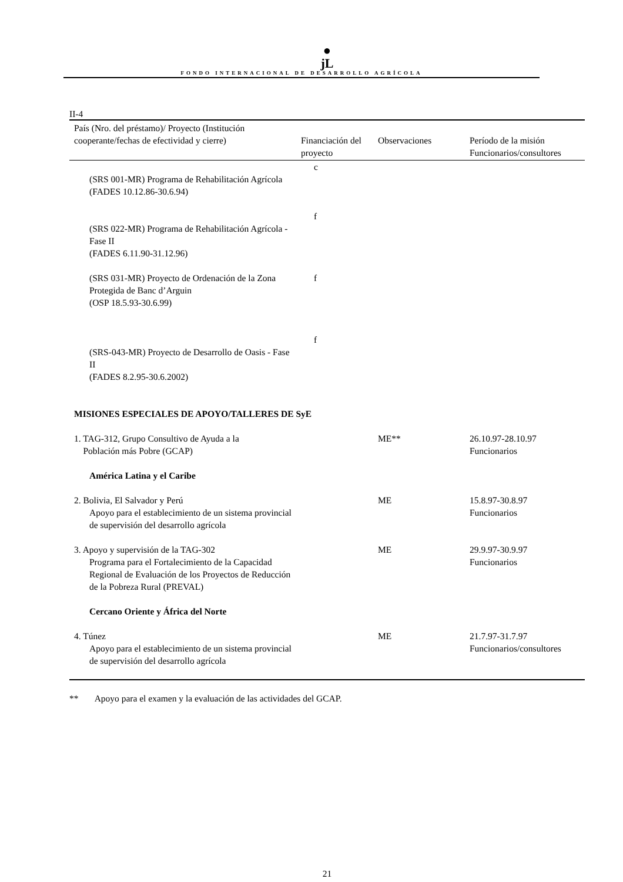●
jL
FONDO INTERNACIONAL DE DESARROLLO AGRÍCOLA
II-4
| País (Nro. del préstamo)/ Proyecto (Institución cooperante/fechas de efectividad y cierre) | Financiación del proyecto | Observaciones | Período de la misión Funcionarios/consultores |
| --- | --- | --- | --- |
| (SRS 001-MR) Programa de Rehabilitación Agrícola (FADES 10.12.86-30.6.94) | c | | |
| (SRS 022-MR) Programa de Rehabilitación Agrícola - Fase II (FADES 6.11.90-31.12.96) | f | | |
| (SRS 031-MR) Proyecto de Ordenación de la Zona Protegida de Banc d’Arguin (OSP 18.5.93-30.6.99) | f | | |
| (SRS-043-MR) Proyecto de Desarrollo de Oasis - Fase II (FADES 8.2.95-30.6.2002) | f | | |
| MISIONES ESPECIALES DE APOYO/TALLERES DE SyE | | | |
| 1. TAG-312, Grupo Consultivo de Ayuda a la Población más Pobre (GCAP) | | ME** | 26.10.97-28.10.97 Funcionarios |
| América Latina y el Caribe | | | |
| 2. Bolivia, El Salvador y Perú Apoyo para el establecimiento de un sistema provincial de supervisión del desarrollo agrícola | | ME | 15.8.97-30.8.97 Funcionarios |
| 3. Apoyo y supervisión de la TAG-302 Programa para el Fortalecimiento de la Capacidad Regional de Evaluación de los Proyectos de Reducción de la Pobreza Rural (PREVAL) | | ME | 29.9.97-30.9.97 Funcionarios |
| Cercano Oriente y África del Norte | | | |
| 4. Túnez Apoyo para el establecimiento de un sistema provincial de supervisión del desarrollo agrícola | | ME | 21.7.97-31.7.97 Funcionarios/consultores |
** Apoyo para el examen y la evaluación de las actividades del GCAP.
21